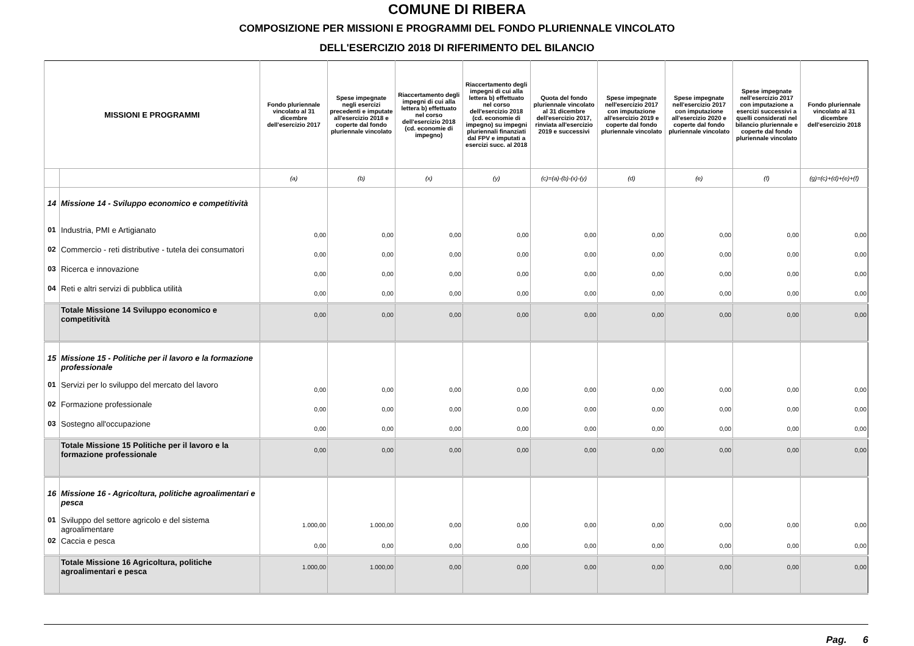COMUNE DI RIBERA
COMPOSIZIONE PER MISSIONI E PROGRAMMI DEL FONDO PLURIENNALE VINCOLATO
DELL'ESERCIZIO 2018 DI RIFERIMENTO DEL BILANCIO
| MISSIONI E PROGRAMMI | | Fondo pluriennale vincolato al 31 dicembre dell'esercizio 2017 | Spese impegnate negli esercizi precedenti e imputate all'esercizio 2018 e coperte dal fondo pluriennale vincolato | Riaccertamento degli impegni di cui alla lettera b) effettuato nel corso dell'esercizio 2018 (cd. economie di impegno) | Riaccertamento degli impegni di cui alla lettera b) effettuato nel corso dell'esercizio 2018 (cd. economie di impegno) su impegni pluriennali finanziati dal FPV e imputati a esercizi succ. al 2018 | Quota del fondo pluriennale vincolato al 31 dicembre dell'esercizio 2017, rinviata all'esercizio 2019 e successivi | Spese impegnate nell'esercizio 2017 con imputazione all'esercizio 2019 e coperte dal fondo pluriennale vincolato | Spese impegnate nell'esercizio 2017 con imputazione all'esercizio 2020 e coperte dal fondo pluriennale vincolato | Spese impegnate nell'esercizio 2017 con imputazione a esercizi successivi a quelli considerati nel bilancio pluriennale e coperte dal fondo pluriennale vincolato | Fondo pluriennale vincolato al 31 dicembre dell'esercizio 2018 |
| --- | --- | --- | --- | --- | --- | --- | --- | --- | --- | --- |
| | | (a) | (b) | (x) | (y) | (c)=(a)-(b)-(x)-(y) | (d) | (e) | (f) | (g)=(c)+(d)+(e)+(f) |
| 14 | Missione 14 - Sviluppo economico e competitività | | | | | | | | | |
| 01 | Industria, PMI e Artigianato | 0,00 | 0,00 | 0,00 | 0,00 | 0,00 | 0,00 | 0,00 | 0,00 | 0,00 |
| 02 | Commercio - reti distributive - tutela dei consumatori | 0,00 | 0,00 | 0,00 | 0,00 | 0,00 | 0,00 | 0,00 | 0,00 | 0,00 |
| 03 | Ricerca e innovazione | 0,00 | 0,00 | 0,00 | 0,00 | 0,00 | 0,00 | 0,00 | 0,00 | 0,00 |
| 04 | Reti e altri servizi di pubblica utilità | 0,00 | 0,00 | 0,00 | 0,00 | 0,00 | 0,00 | 0,00 | 0,00 | 0,00 |
| | Totale Missione 14 Sviluppo economico e competitività | 0,00 | 0,00 | 0,00 | 0,00 | 0,00 | 0,00 | 0,00 | 0,00 | 0,00 |
| 15 | Missione 15 - Politiche per il lavoro e la formazione professionale | | | | | | | | | |
| 01 | Servizi per lo sviluppo del mercato del lavoro | 0,00 | 0,00 | 0,00 | 0,00 | 0,00 | 0,00 | 0,00 | 0,00 | 0,00 |
| 02 | Formazione professionale | 0,00 | 0,00 | 0,00 | 0,00 | 0,00 | 0,00 | 0,00 | 0,00 | 0,00 |
| 03 | Sostegno all'occupazione | 0,00 | 0,00 | 0,00 | 0,00 | 0,00 | 0,00 | 0,00 | 0,00 | 0,00 |
| | Totale Missione 15 Politiche per il lavoro e la formazione professionale | 0,00 | 0,00 | 0,00 | 0,00 | 0,00 | 0,00 | 0,00 | 0,00 | 0,00 |
| 16 | Missione 16 - Agricoltura, politiche agroalimentari e pesca | | | | | | | | | |
| 01 | Sviluppo del settore agricolo e del sistema agroalimentare | 1.000,00 | 1.000,00 | 0,00 | 0,00 | 0,00 | 0,00 | 0,00 | 0,00 | 0,00 |
| 02 | Caccia e pesca | 0,00 | 0,00 | 0,00 | 0,00 | 0,00 | 0,00 | 0,00 | 0,00 | 0,00 |
| | Totale Missione 16 Agricoltura, politiche agroalimentari e pesca | 1.000,00 | 1.000,00 | 0,00 | 0,00 | 0,00 | 0,00 | 0,00 | 0,00 | 0,00 |
Pag. 6